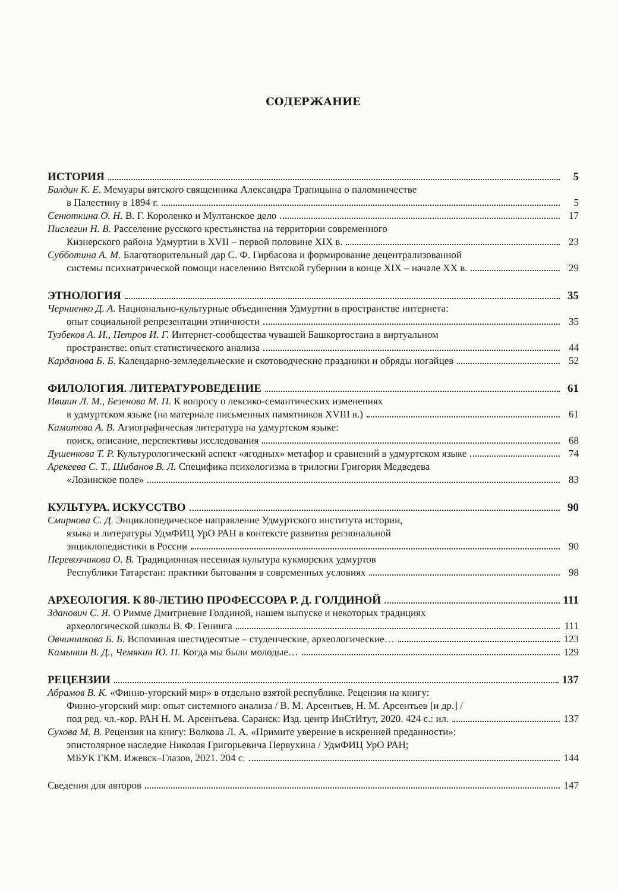СОДЕРЖАНИЕ
ИСТОРИЯ 5
Балдин К. Е. Мемуары вятского священника Александра Трапицына о паломничестве
в Палестину в 1894 г. 5
Сенюткина О. Н. В. Г. Короленко и Мултанское дело 17
Пислегин Н. В. Расселение русского крестьянства на территории современного
Кизнерского района Удмуртии в XVII – первой половине XIX в. 23
Субботина А. М. Благотворительный дар С. Ф. Гирбасова и формирование децентрализованной
системы психиатрической помощи населению Вятской губернии в конце XIX – начале XX в. 29
ЭТНОЛОГИЯ 35
Черниенко Д. А. Национально-культурные объединения Удмуртии в пространстве интернета:
опыт социальной репрезентации этничности 35
Тузбеков А. И., Петров И. Г. Интернет-сообщества чувашей Башкортостана в виртуальном
пространстве: опыт статистического анализа 44
Карданова Б. Б. Календарно-земледельческие и скотоводческие праздники и обряды ногайцев 52
ФИЛОЛОГИЯ. ЛИТЕРАТУРОВЕДЕНИЕ 61
Ившин Л. М., Безенова М. П. К вопросу о лексико-семантических изменениях
в удмуртском языке (на материале письменных памятников XVIII в.) 61
Камитова А. В. Агиографическая литература на удмуртском языке:
поиск, описание, перспективы исследования 68
Душенкова Т. Р. Культурологический аспект «ягодных» метафор и сравнений в удмуртском языке 74
Арекеева С. Т., Шибанов В. Л. Специфика психологизма в трилогии Григория Медведева
«Лозинское поле» 83
КУЛЬТУРА. ИСКУССТВО 90
Смирнова С. Д. Энциклопедическое направление Удмуртского института истории,
языка и литературы УдмФИЦ УрО РАН в контексте развития региональной
энциклопедистики в России 90
Перевозчикова О. В. Традиционная песенная культура кукморских удмуртов
Республики Татарстан: практики бытования в современных условиях 98
АРХЕОЛОГИЯ. К 80-ЛЕТИЮ ПРОФЕССОРА Р. Д. ГОЛДИНОЙ 111
Зданович С. Я. О Римме Дмитриевне Голдиной, нашем выпуске и некоторых традициях
археологической школы В. Ф. Генинга 111
Овчинникова Б. Б. Вспоминая шестидесятые – студенческие, археологические… 123
Камынин В. Д., Чемякин Ю. П. Когда мы были молодые… 129
РЕЦЕНЗИИ 137
Абрамов В. К. «Финно-угорский мир» в отдельно взятой республике. Рецензия на книгу:
Финно-угорский мир: опыт системного анализа / В. М. Арсентьев, Н. М. Арсентьев [и др.] /
под ред. чл.-кор. РАН Н. М. Арсентьева. Саранск: Изд. центр ИнСтИтут, 2020. 424 с.: ил. 137
Сухова М. В. Рецензия на книгу: Волкова Л. А. «Примите уверение в искренней преданности»:
эпистолярное наследие Николая Григорьевича Первухина / УдмФИЦ УрО РАН;
МБУК ГКМ. Ижевск–Глазов, 2021. 204 с. 144
Сведения для авторов 147